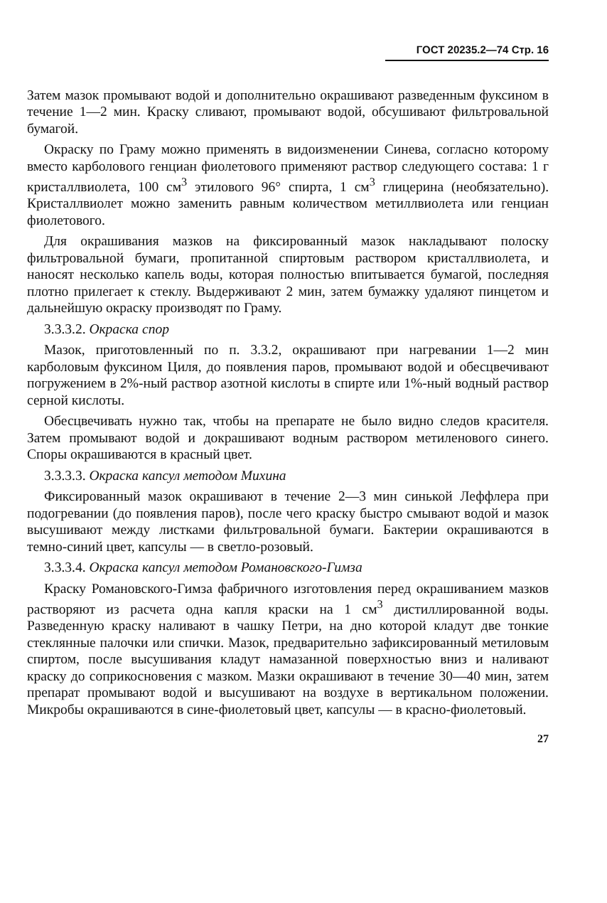ГОСТ 20235.2—74 Стр. 16
Затем мазок промывают водой и дополнительно окрашивают разведенным фуксином в течение 1—2 мин. Краску сливают, промывают водой, обсушивают фильтровальной бумагой.
Окраску по Граму можно применять в видоизменении Синева, согласно которому вместо карболового генциан фиолетового применяют раствор следующего состава: 1 г кристаллвиолета, 100 см<sup>3</sup> этилового 96° спирта, 1 см<sup>3</sup> глицерина (необязательно). Кристаллвиолет можно заменить равным количеством метиллвиолета или генциан фиолетового.
Для окрашивания мазков на фиксированный мазок накладывают полоску фильтровальной бумаги, пропитанной спиртовым раствором кристаллвиолета, и наносят несколько капель воды, которая полностью впитывается бумагой, последняя плотно прилегает к стеклу. Выдерживают 2 мин, затем бумажку удаляют пинцетом и дальнейшую окраску производят по Граму.
3.3.3.2. Окраска спор
Мазок, приготовленный по п. 3.3.2, окрашивают при нагревании 1—2 мин карболовым фуксином Циля, до появления паров, промывают водой и обесцвечивают погружением в 2%-ный раствор азотной кислоты в спирте или 1%-ный водный раствор серной кислоты.
Обесцвечивать нужно так, чтобы на препарате не было видно следов красителя. Затем промывают водой и докрашивают водным раствором метиленового синего. Споры окрашиваются в красный цвет.
3.3.3.3. Окраска капсул методом Михина
Фиксированный мазок окрашивают в течение 2—3 мин синькой Леффлера при подогревании (до появления паров), после чего краску быстро смывают водой и мазок высушивают между листками фильтровальной бумаги. Бактерии окрашиваются в темно-синий цвет, капсулы — в светло-розовый.
3.3.3.4. Окраска капсул методом Романовского-Гимза
Краску Романовского-Гимза фабричного изготовления перед окрашиванием мазков растворяют из расчета одна капля краски на 1 см<sup>3</sup> дистиллированной воды. Разведенную краску наливают в чашку Петри, на дно которой кладут две тонкие стеклянные палочки или спички. Мазок, предварительно зафиксированный метиловым спиртом, после высушивания кладут намазанной поверхностью вниз и наливают краску до соприкосновения с мазком. Мазки окрашивают в течение 30—40 мин, затем препарат промывают водой и высушивают на воздухе в вертикальном положении. Микробы окрашиваются в сине-фиолетовый цвет, капсулы — в красно-фиолетовый.
27